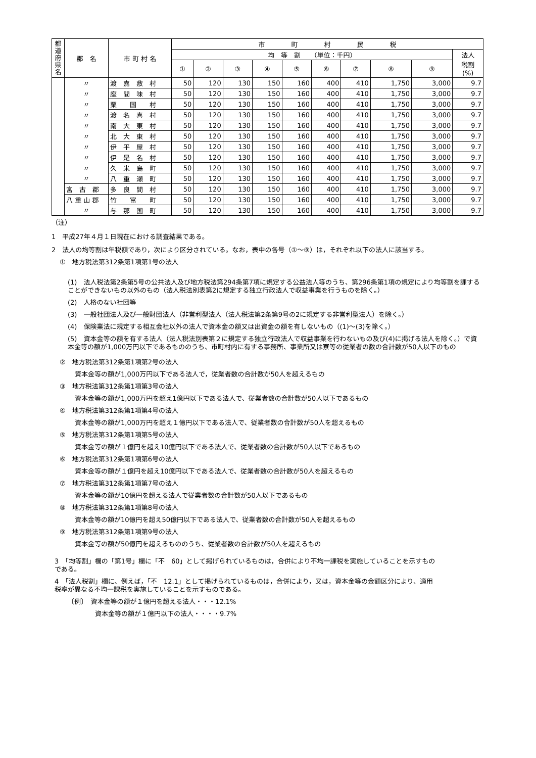| 都 道 府 県 名 | 郡 名 | 市 町 村 名 | 市 町 村 民 税 | | | | | | | | | |
| --- | --- | --- | --- | --- | --- | --- | --- | --- | --- | --- | --- | --- |
| | | | 均 等 割 （単位：千円） | | | | | | | | | 法人 税割 (%) |
| | | | ① | ② | ③ | ④ | ⑤ | ⑥ | ⑦ | ⑧ | ⑨ | |
| | 〃 | 渡 嘉 敷 村 | 50 | 120 | 130 | 150 | 160 | 400 | 410 | 1,750 | 3,000 | 9.7 |
| | 〃 | 座 間 味 村 | 50 | 120 | 130 | 150 | 160 | 400 | 410 | 1,750 | 3,000 | 9.7 |
| | 〃 | 粟 国 村 | 50 | 120 | 130 | 150 | 160 | 400 | 410 | 1,750 | 3,000 | 9.7 |
| | 〃 | 渡 名 喜 村 | 50 | 120 | 130 | 150 | 160 | 400 | 410 | 1,750 | 3,000 | 9.7 |
| | 〃 | 南 大 東 村 | 50 | 120 | 130 | 150 | 160 | 400 | 410 | 1,750 | 3,000 | 9.7 |
| | 〃 | 北 大 東 村 | 50 | 120 | 130 | 150 | 160 | 400 | 410 | 1,750 | 3,000 | 9.7 |
| | 〃 | 伊 平 屋 村 | 50 | 120 | 130 | 150 | 160 | 400 | 410 | 1,750 | 3,000 | 9.7 |
| | 〃 | 伊 是 名 村 | 50 | 120 | 130 | 150 | 160 | 400 | 410 | 1,750 | 3,000 | 9.7 |
| | 〃 | 久 米 島 町 | 50 | 120 | 130 | 150 | 160 | 400 | 410 | 1,750 | 3,000 | 9.7 |
| | 〃 | 八 重 瀬 町 | 50 | 120 | 130 | 150 | 160 | 400 | 410 | 1,750 | 3,000 | 9.7 |
| | 宮 古 郡 | 多 良 間 村 | 50 | 120 | 130 | 150 | 160 | 400 | 410 | 1,750 | 3,000 | 9.7 |
| | 八 重 山 郡 | 竹 富 町 | 50 | 120 | 130 | 150 | 160 | 400 | 410 | 1,750 | 3,000 | 9.7 |
| | 〃 | 与 那 国 町 | 50 | 120 | 130 | 150 | 160 | 400 | 410 | 1,750 | 3,000 | 9.7 |
（注）
1　平成27年４月１日現在における調査結果である。
2　法人の均等割は年税額であり，次により区分されている。なお，表中の各号（①～⑨）は，それぞれ以下の法人に該当する。
①　地方税法第312条第1項第1号の法人
(1)　法人税法第2条第5号の公共法人及び地方税法第294条第7項に規定する公益法人等のうち、第296条第1項の規定により均等割を課することができないもの以外のもの（法人税法別表第2に規定する独立行政法人で収益事業を行うものを除く。）
(2)　人格のない社団等
(3)　一般社団法人及び一般財団法人（非営利型法人（法人税法第2条第9号の2に規定する非営利型法人）を除く。）
(4)　保険業法に規定する相互会社以外の法人で資本金の額又は出資金の額を有しないもの（(1)～(3)を除く。）
(5)　資本金等の額を有する法人（法人税法別表第２に規定する独立行政法人で収益事業を行わないもの及び(4)に掲げる法人を除く。）で資本金等の額が1,000万円以下であるもののうち、市町村内に有する事務所、事業所又は寮等の従業者の数の合計数が50人以下のもの
②　地方税法第312条第1項第2号の法人
資本金等の額が1,000万円以下である法人で，従業者数の合計数が50人を超えるもの
③　地方税法第312条第1項第3号の法人
資本金等の額が1,000万円を超え1億円以下である法人で、従業者数の合計数が50人以下であるもの
④　地方税法第312条第1項第4号の法人
資本金等の額が1,000万円を超え１億円以下である法人で、従業者数の合計数が50人を超えるもの
⑤　地方税法第312条第1項第5号の法人
資本金等の額が１億円を超え10億円以下である法人で、従業者数の合計数が50人以下であるもの
⑥　地方税法第312条第1項第6号の法人
資本金等の額が１億円を超え10億円以下である法人で、従業者数の合計数が50人を超えるもの
⑦　地方税法第312条第1項第7号の法人
資本金等の額が10億円を超える法人で従業者数の合計数が50人以下であるもの
⑧　地方税法第312条第1項第8号の法人
資本金等の額が10億円を超え50億円以下である法人で、従業者数の合計数が50人を超えるもの
⑨　地方税法第312条第1項第9号の法人
資本金等の額が50億円を超えるもののうち、従業者数の合計数が50人を超えるもの
3　「均等割」欄の「第1号」欄に「不　60」として掲げられているものは，合併により不均一課税を実施していることを示すものである。
4　「法人税割」欄に、例えば，「不　12.1」として掲げられているものは，合併により，又は，資本金等の金額区分により、適用税率が異なる不均一課税を実施していることを示すものである。
〔例〕　資本金等の額が１億円を超える法人・・・12.1%
資本金等の額が１億円以下の法人・・・・9.7%